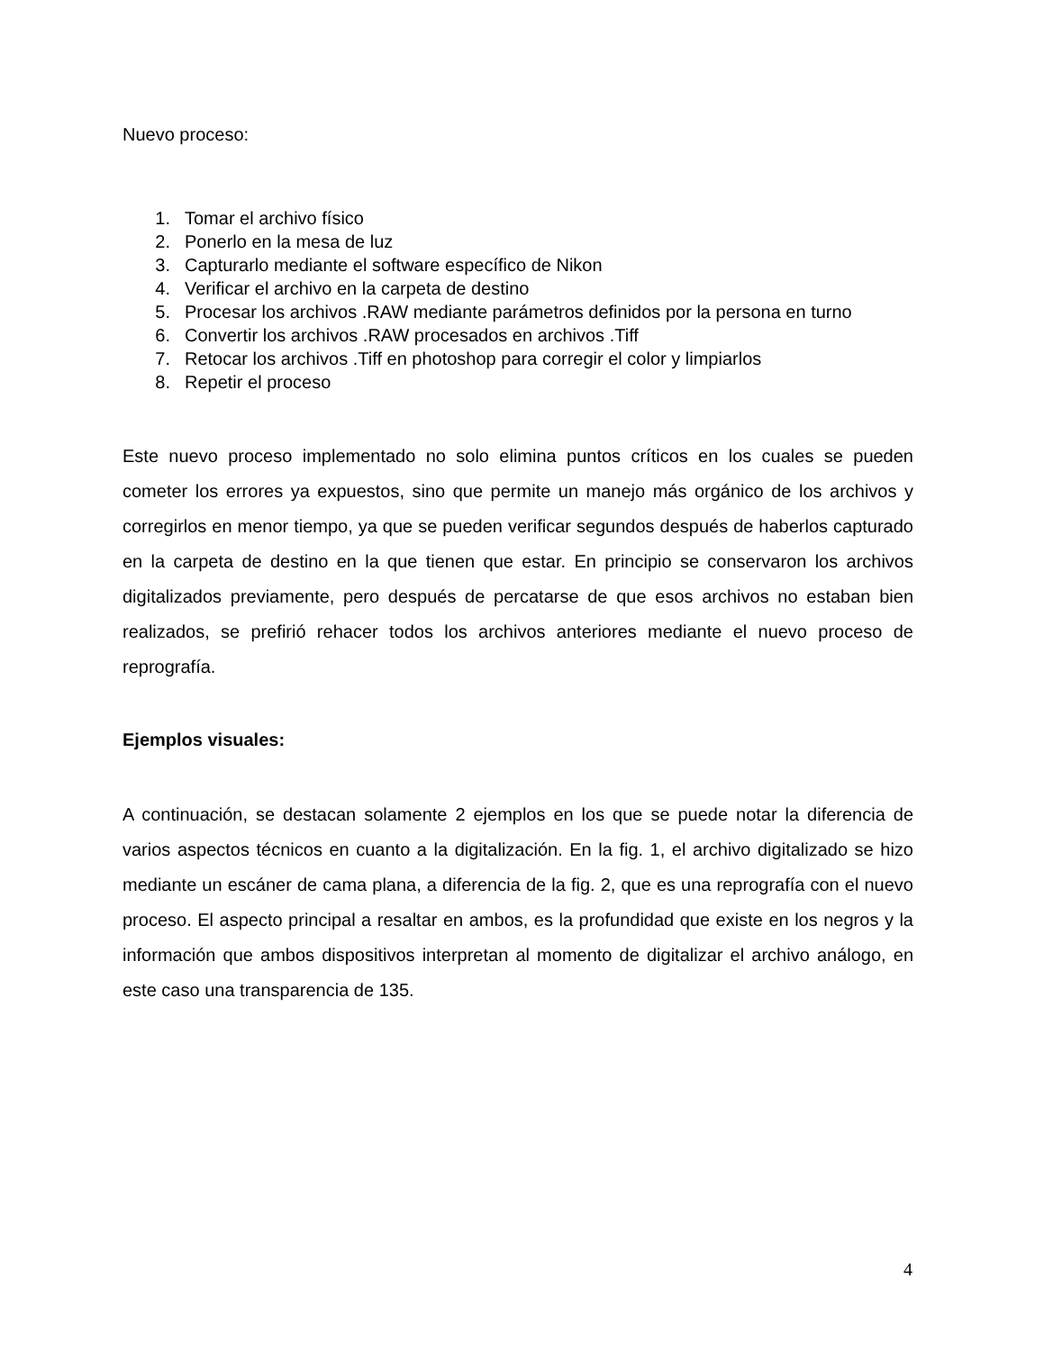Nuevo proceso:
1. Tomar el archivo físico
2. Ponerlo en la mesa de luz
3. Capturarlo mediante el software específico de Nikon
4. Verificar el archivo en la carpeta de destino
5. Procesar los archivos .RAW mediante parámetros definidos por la persona en turno
6. Convertir los archivos .RAW procesados en archivos .Tiff
7. Retocar los archivos .Tiff en photoshop para corregir el color y limpiarlos
8. Repetir el proceso
Este nuevo proceso implementado no solo elimina puntos críticos en los cuales se pueden cometer los errores ya expuestos, sino que permite un manejo más orgánico de los archivos y corregirlos en menor tiempo, ya que se pueden verificar segundos después de haberlos capturado en la carpeta de destino en la que tienen que estar. En principio se conservaron los archivos digitalizados previamente, pero después de percatarse de que esos archivos no estaban bien realizados, se prefirió rehacer todos los archivos anteriores mediante el nuevo proceso de reprografía.
Ejemplos visuales:
A continuación, se destacan solamente 2 ejemplos en los que se puede notar la diferencia de varios aspectos técnicos en cuanto a la digitalización. En la fig. 1, el archivo digitalizado se hizo mediante un escáner de cama plana, a diferencia de la fig. 2, que es una reprografía con el nuevo proceso. El aspecto principal a resaltar en ambos, es la profundidad que existe en los negros y la información que ambos dispositivos interpretan al momento de digitalizar el archivo análogo, en este caso una transparencia de 135.
4